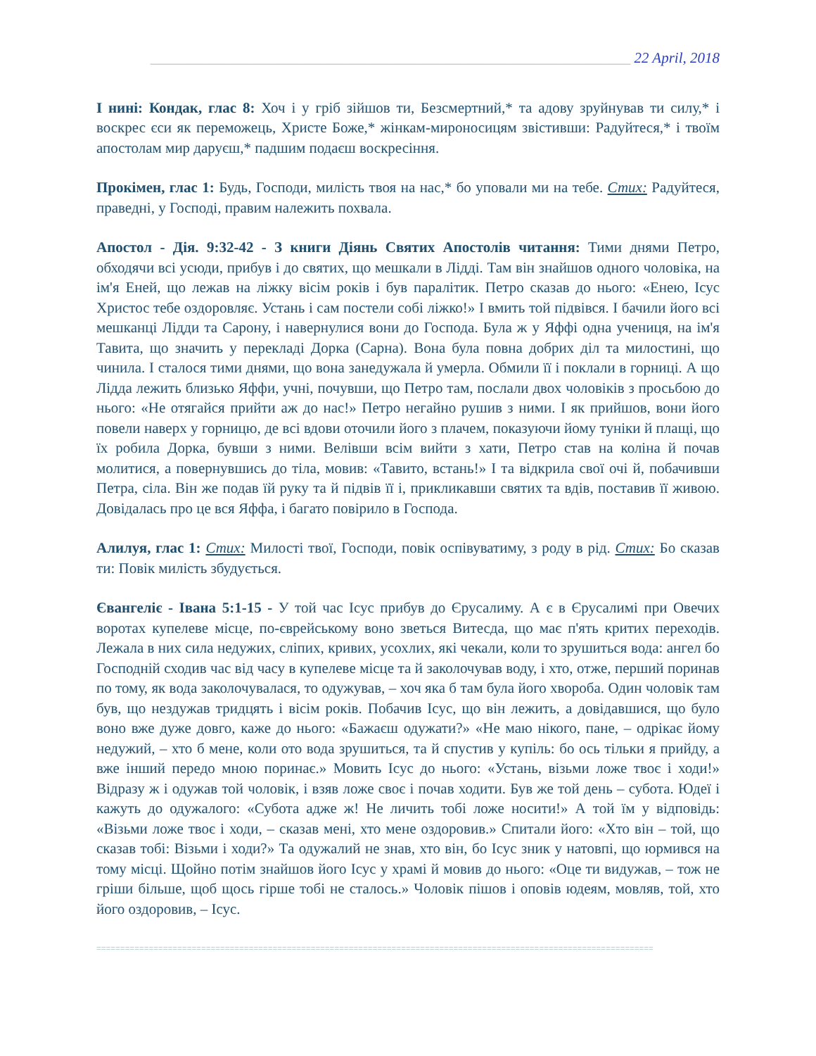_________________________________________________________________ 22 April, 2018
І нині: Кондак, глас 8: Хоч і у гріб зійшов ти, Безсмертний,* та адову зруйнував ти силу,* і воскрес єси як переможець, Христе Боже,* жінкам-мироносицям звістивши: Радуйтеся,* і твоїм апостолам мир даруєш,* падшим подаєш воскресіння.
Прокімен, глас 1: Будь, Господи, милість твоя на нас,* бо уповали ми на тебе. Стих: Радуйтеся, праведні, у Господі, правим належить похвала.
Апостол - Дія. 9:32-42 - З книги Діянь Святих Апостолів читання: Тими днями Петро, обходячи всі усюди, прибув і до святих, що мешкали в Лідді. Там він знайшов одного чоловіка, на ім'я Еней, що лежав на ліжку вісім років і був паралітик. Петро сказав до нього: «Енею, Ісус Христос тебе оздоровляє. Устань і сам постели собі ліжко!» І вмить той підвівся. І бачили його всі мешканці Лідди та Сарону, і навернулися вони до Господа. Була ж у Яффі одна учениця, на ім'я Тавита, що значить у перекладі Дорка (Сарна). Вона була повна добрих діл та милостині, що чинила. І сталося тими днями, що вона занедужала й умерла. Обмили її і поклали в горниці. А що Лідда лежить близько Яффи, учні, почувши, що Петро там, послали двох чоловіків з просьбою до нього: «Не отягайся прийти аж до нас!» Петро негайно рушив з ними. І як прийшов, вони його повели наверх у горницю, де всі вдови оточили його з плачем, показуючи йому туніки й плащі, що їх робила Дорка, бувши з ними. Велівши всім вийти з хати, Петро став на коліна й почав молитися, а повернувшись до тіла, мовив: «Тавито, встань!» І та відкрила свої очі й, побачивши Петра, сіла. Він же подав їй руку та й підвів її і, прикликавши святих та вдів, поставив її живою. Довідалась про це вся Яффа, і багато повірило в Господа.
Алилуя, глас 1: Стих: Милості твої, Господи, повік оспівуватиму, з роду в рід. Стих: Бо сказав ти: Повік милість збудується.
Євангеліє - Івана 5:1-15 - У той час Ісус прибув до Єрусалиму. А є в Єрусалимі при Овечих воротах купелеве місце, по-єврейському воно зветься Витесда, що має п'ять критих переходів. Лежала в них сила недужих, сліпих, кривих, усохлих, які чекали, коли то зрушиться вода: ангел бо Господній сходив час від часу в купелеве місце та й заколочував воду, і хто, отже, перший поринав по тому, як вода заколочувалася, то одужував, – хоч яка б там була його хвороба. Один чоловік там був, що нездужав тридцять і вісім років. Побачив Ісус, що він лежить, а довідавшися, що було воно вже дуже довго, каже до нього: «Бажаєш одужати?» «Не маю нікого, пане, – одрікає йому недужий, – хто б мене, коли ото вода зрушиться, та й спустив у купіль: бо ось тільки я прийду, а вже інший передо мною поринає.» Мовить Ісус до нього: «Устань, візьми ложе твоє і ходи!» Відразу ж і одужав той чоловік, і взяв ложе своє і почав ходити. Був же той день – субота. Юдеї і кажуть до одужалого: «Субота адже ж! Не личить тобі ложе носити!» А той їм у відповідь: «Візьми ложе твоє і ходи, – сказав мені, хто мене оздоровив.» Спитали його: «Хто він – той, що сказав тобі: Візьми і ходи?» Та одужалий не знав, хто він, бо Ісус зник у натовпі, що юрмився на тому місці. Щойно потім знайшов його Ісус у храмі й мовив до нього: «Оце ти видужав, – тож не гріши більше, щоб щось гірше тобі не сталось.» Чоловік пішов і оповів юдеям, мовляв, той, хто його оздоровив, – Ісус.
=====================================================================================================================